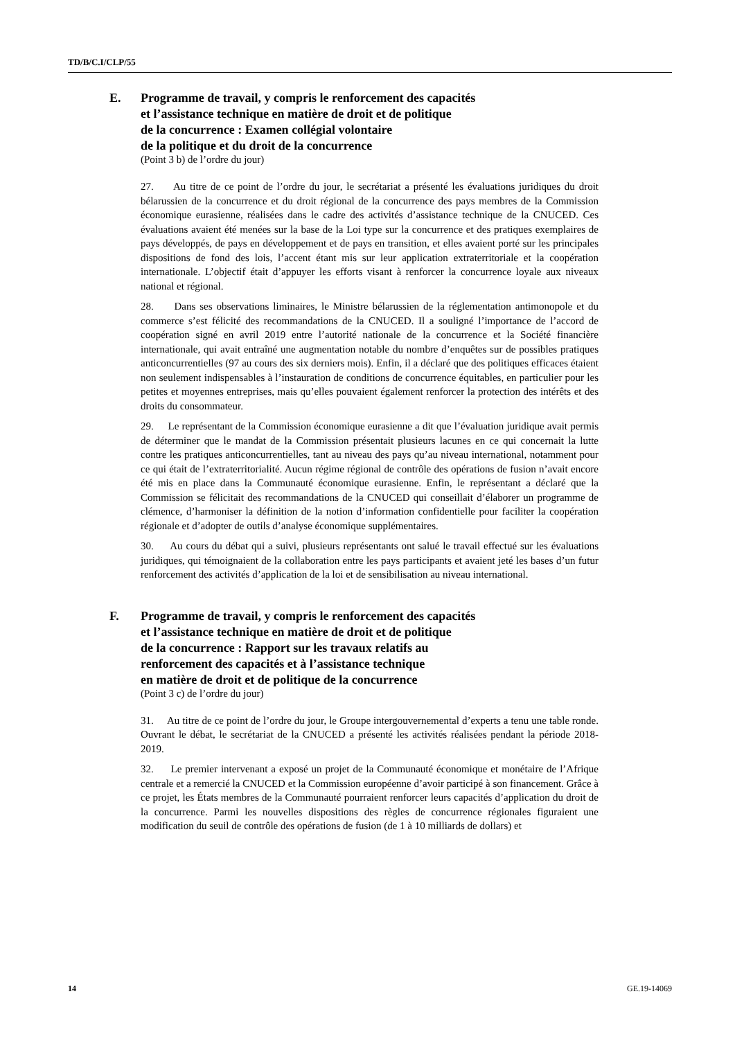TD/B/C.I/CLP/55
E. Programme de travail, y compris le renforcement des capacités
et l’assistance technique en matière de droit et de politique
de la concurrence : Examen collégial volontaire
de la politique et du droit de la concurrence
(Point 3 b) de l’ordre du jour)
27. Au titre de ce point de l’ordre du jour, le secrétariat a présenté les évaluations juridiques du droit bélarussien de la concurrence et du droit régional de la concurrence des pays membres de la Commission économique eurasienne, réalisées dans le cadre des activités d’assistance technique de la CNUCED. Ces évaluations avaient été menées sur la base de la Loi type sur la concurrence et des pratiques exemplaires de pays développés, de pays en développement et de pays en transition, et elles avaient porté sur les principales dispositions de fond des lois, l’accent étant mis sur leur application extraterritoriale et la coopération internationale. L’objectif était d’appuyer les efforts visant à renforcer la concurrence loyale aux niveaux national et régional.
28. Dans ses observations liminaires, le Ministre bélarussien de la réglementation antimonopole et du commerce s’est félicité des recommandations de la CNUCED. Il a souligné l’importance de l’accord de coopération signé en avril 2019 entre l’autorité nationale de la concurrence et la Société financière internationale, qui avait entraîné une augmentation notable du nombre d’enquêtes sur de possibles pratiques anticoncurrentielles (97 au cours des six derniers mois). Enfin, il a déclaré que des politiques efficaces étaient non seulement indispensables à l’instauration de conditions de concurrence équitables, en particulier pour les petites et moyennes entreprises, mais qu’elles pouvaient également renforcer la protection des intérêts et des droits du consommateur.
29. Le représentant de la Commission économique eurasienne a dit que l’évaluation juridique avait permis de déterminer que le mandat de la Commission présentait plusieurs lacunes en ce qui concernait la lutte contre les pratiques anticoncurrentielles, tant au niveau des pays qu’au niveau international, notamment pour ce qui était de l’extraterritorialité. Aucun régime régional de contrôle des opérations de fusion n’avait encore été mis en place dans la Communauté économique eurasienne. Enfin, le représentant a déclaré que la Commission se félicitait des recommandations de la CNUCED qui conseillait d’élaborer un programme de clémence, d’harmoniser la définition de la notion d’information confidentielle pour faciliter la coopération régionale et d’adopter de outils d’analyse économique supplémentaires.
30. Au cours du débat qui a suivi, plusieurs représentants ont salué le travail effectué sur les évaluations juridiques, qui témoignaient de la collaboration entre les pays participants et avaient jeté les bases d’un futur renforcement des activités d’application de la loi et de sensibilisation au niveau international.
F. Programme de travail, y compris le renforcement des capacités
et l’assistance technique en matière de droit et de politique
de la concurrence : Rapport sur les travaux relatifs au
renforcement des capacités et à l’assistance technique
en matière de droit et de politique de la concurrence
(Point 3 c) de l’ordre du jour)
31. Au titre de ce point de l’ordre du jour, le Groupe intergouvernemental d’experts a tenu une table ronde. Ouvrant le débat, le secrétariat de la CNUCED a présenté les activités réalisées pendant la période 2018-2019.
32. Le premier intervenant a exposé un projet de la Communauté économique et monétaire de l’Afrique centrale et a remercié la CNUCED et la Commission européenne d’avoir participé à son financement. Grâce à ce projet, les États membres de la Communauté pourraient renforcer leurs capacités d’application du droit de la concurrence. Parmi les nouvelles dispositions des règles de concurrence régionales figuraient une modification du seuil de contrôle des opérations de fusion (de 1 à 10 milliards de dollars) et
14 GE.19-14069